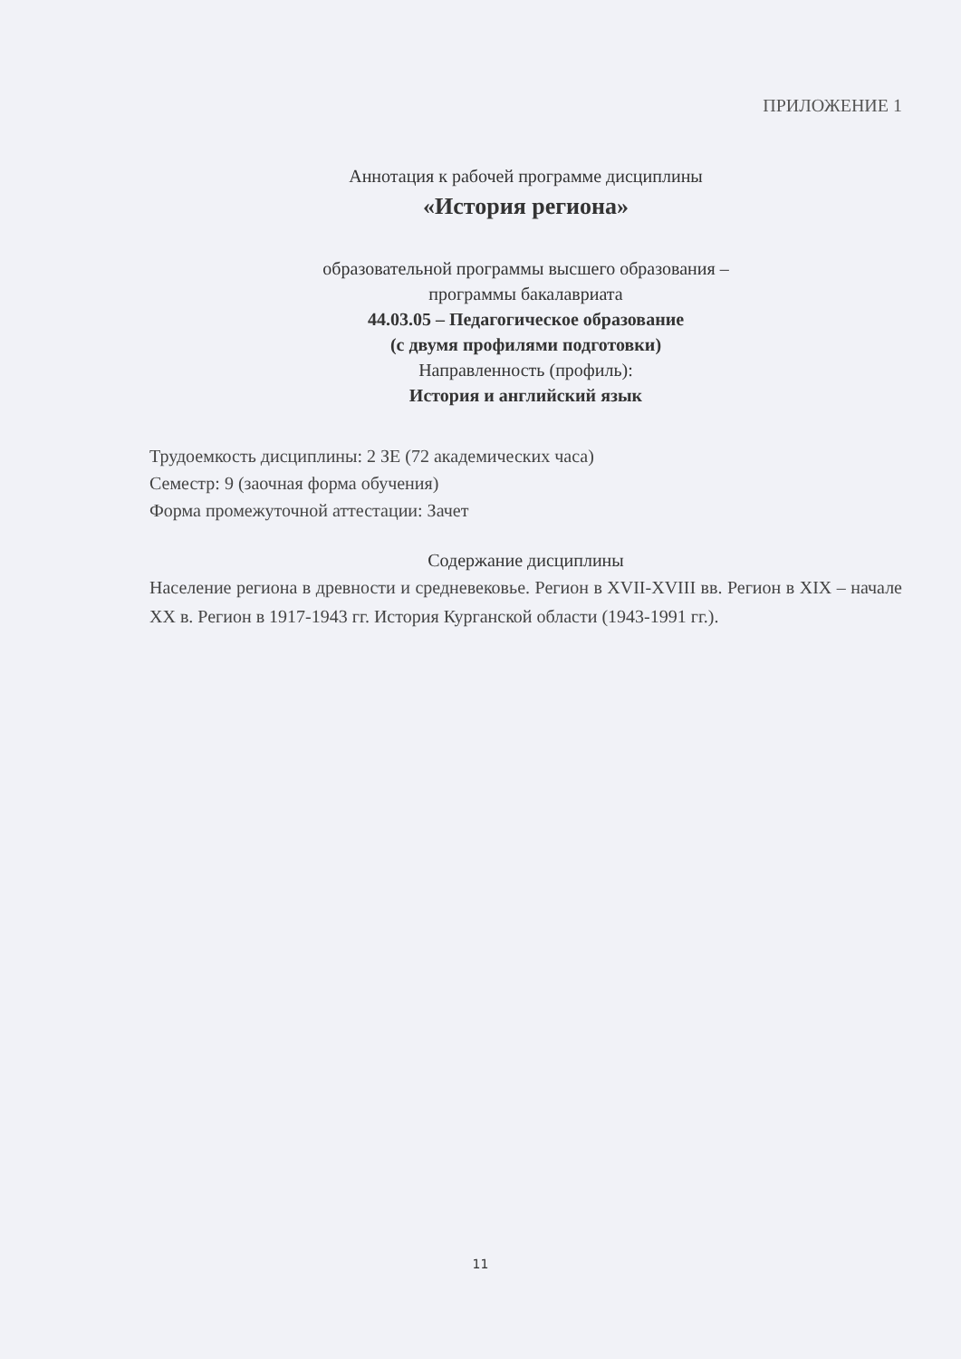ПРИЛОЖЕНИЕ 1
Аннотация к рабочей программе дисциплины
«История региона»
образовательной программы высшего образования –
программы бакалавриата
44.03.05 – Педагогическое образование
(с двумя профилями подготовки)
Направленность (профиль):
История и английский язык
Трудоемкость дисциплины: 2 ЗЕ (72 академических часа)
Семестр: 9 (заочная форма обучения)
Форма промежуточной аттестации: Зачет
Содержание дисциплины
Население региона в древности и средневековье. Регион в XVII-XVIII вв. Регион в XIX – начале XX в. Регион в 1917-1943 гг. История Курганской области (1943-1991 гг.).
11